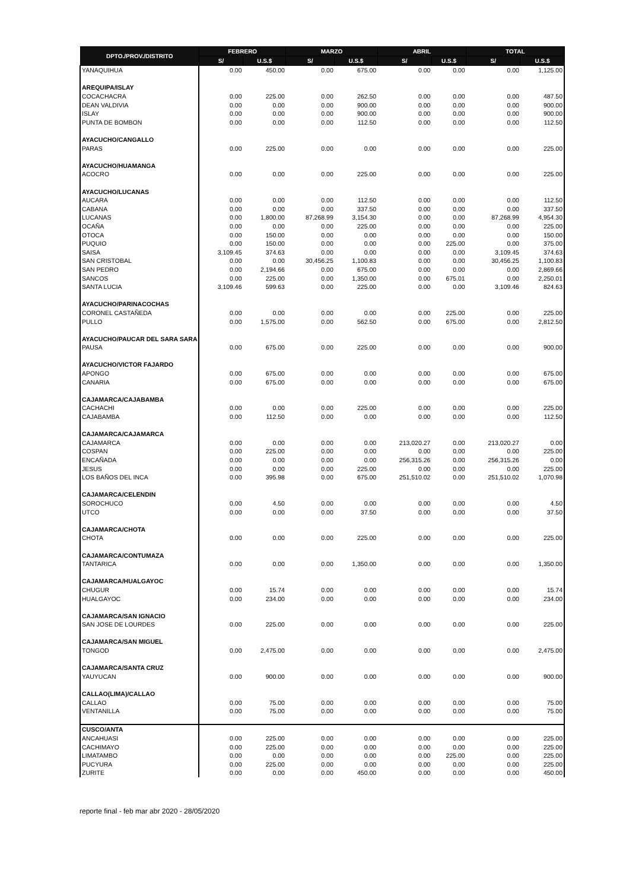| DPTO./PROV./DISTRITO | FEBRERO | | MARZO | | ABRIL | | TOTAL | |
| --- | --- | --- | --- | --- | --- | --- | --- | --- |
| | S/ | U.S.$ | S/ | U.S.$ | S/ | U.S.$ | S/ | U.S.$ |
| YANAQUIHUA | 0.00 | 450.00 | 0.00 | 675.00 | 0.00 | 0.00 | 0.00 | 1,125.00 |
| AREQUIPA/ISLAY | | | | | | | | |
| COCACHACRA | 0.00 | 225.00 | 0.00 | 262.50 | 0.00 | 0.00 | 0.00 | 487.50 |
| DEAN VALDIVIA | 0.00 | 0.00 | 0.00 | 900.00 | 0.00 | 0.00 | 0.00 | 900.00 |
| ISLAY | 0.00 | 0.00 | 0.00 | 900.00 | 0.00 | 0.00 | 0.00 | 900.00 |
| PUNTA DE BOMBON | 0.00 | 0.00 | 0.00 | 112.50 | 0.00 | 0.00 | 0.00 | 112.50 |
| AYACUCHO/CANGALLO | | | | | | | | |
| PARAS | 0.00 | 225.00 | 0.00 | 0.00 | 0.00 | 0.00 | 0.00 | 225.00 |
| AYACUCHO/HUAMANGA | | | | | | | | |
| ACOCRO | 0.00 | 0.00 | 0.00 | 225.00 | 0.00 | 0.00 | 0.00 | 225.00 |
| AYACUCHO/LUCANAS | | | | | | | | |
| AUCARA | 0.00 | 0.00 | 0.00 | 112.50 | 0.00 | 0.00 | 0.00 | 112.50 |
| CABANA | 0.00 | 0.00 | 0.00 | 337.50 | 0.00 | 0.00 | 0.00 | 337.50 |
| LUCANAS | 0.00 | 1,800.00 | 87,268.99 | 3,154.30 | 0.00 | 0.00 | 87,268.99 | 4,954.30 |
| OCAÑA | 0.00 | 0.00 | 0.00 | 225.00 | 0.00 | 0.00 | 0.00 | 225.00 |
| OTOCA | 0.00 | 150.00 | 0.00 | 0.00 | 0.00 | 0.00 | 0.00 | 150.00 |
| PUQUIO | 0.00 | 150.00 | 0.00 | 0.00 | 0.00 | 225.00 | 0.00 | 375.00 |
| SAISA | 3,109.45 | 374.63 | 0.00 | 0.00 | 0.00 | 0.00 | 3,109.45 | 374.63 |
| SAN CRISTOBAL | 0.00 | 0.00 | 30,456.25 | 1,100.83 | 0.00 | 0.00 | 30,456.25 | 1,100.83 |
| SAN PEDRO | 0.00 | 2,194.66 | 0.00 | 675.00 | 0.00 | 0.00 | 0.00 | 2,869.66 |
| SANCOS | 0.00 | 225.00 | 0.00 | 1,350.00 | 0.00 | 675.01 | 0.00 | 2,250.01 |
| SANTA LUCIA | 3,109.46 | 599.63 | 0.00 | 225.00 | 0.00 | 0.00 | 3,109.46 | 824.63 |
| AYACUCHO/PARINACOCHAS | | | | | | | | |
| CORONEL CASTAÑEDA | 0.00 | 0.00 | 0.00 | 0.00 | 0.00 | 225.00 | 0.00 | 225.00 |
| PULLO | 0.00 | 1,575.00 | 0.00 | 562.50 | 0.00 | 675.00 | 0.00 | 2,812.50 |
| AYACUCHO/PAUCAR DEL SARA SARA | | | | | | | | |
| PAUSA | 0.00 | 675.00 | 0.00 | 225.00 | 0.00 | 0.00 | 0.00 | 900.00 |
| AYACUCHO/VICTOR FAJARDO | | | | | | | | |
| APONGO | 0.00 | 675.00 | 0.00 | 0.00 | 0.00 | 0.00 | 0.00 | 675.00 |
| CANARIA | 0.00 | 675.00 | 0.00 | 0.00 | 0.00 | 0.00 | 0.00 | 675.00 |
| CAJAMARCA/CAJABAMBA | | | | | | | | |
| CACHACHI | 0.00 | 0.00 | 0.00 | 225.00 | 0.00 | 0.00 | 0.00 | 225.00 |
| CAJABAMBA | 0.00 | 112.50 | 0.00 | 0.00 | 0.00 | 0.00 | 0.00 | 112.50 |
| CAJAMARCA/CAJAMARCA | | | | | | | | |
| CAJAMARCA | 0.00 | 0.00 | 0.00 | 0.00 | 213,020.27 | 0.00 | 213,020.27 | 0.00 |
| COSPAN | 0.00 | 225.00 | 0.00 | 0.00 | 0.00 | 0.00 | 0.00 | 225.00 |
| ENCAÑADA | 0.00 | 0.00 | 0.00 | 0.00 | 256,315.26 | 0.00 | 256,315.26 | 0.00 |
| JESUS | 0.00 | 0.00 | 0.00 | 225.00 | 0.00 | 0.00 | 0.00 | 225.00 |
| LOS BAÑOS DEL INCA | 0.00 | 395.98 | 0.00 | 675.00 | 251,510.02 | 0.00 | 251,510.02 | 1,070.98 |
| CAJAMARCA/CELENDIN | | | | | | | | |
| SOROCHUCO | 0.00 | 4.50 | 0.00 | 0.00 | 0.00 | 0.00 | 0.00 | 4.50 |
| UTCO | 0.00 | 0.00 | 0.00 | 37.50 | 0.00 | 0.00 | 0.00 | 37.50 |
| CAJAMARCA/CHOTA | | | | | | | | |
| CHOTA | 0.00 | 0.00 | 0.00 | 225.00 | 0.00 | 0.00 | 0.00 | 225.00 |
| CAJAMARCA/CONTUMAZA | | | | | | | | |
| TANTARICA | 0.00 | 0.00 | 0.00 | 1,350.00 | 0.00 | 0.00 | 0.00 | 1,350.00 |
| CAJAMARCA/HUALGAYOC | | | | | | | | |
| CHUGUR | 0.00 | 15.74 | 0.00 | 0.00 | 0.00 | 0.00 | 0.00 | 15.74 |
| HUALGAYOC | 0.00 | 234.00 | 0.00 | 0.00 | 0.00 | 0.00 | 0.00 | 234.00 |
| CAJAMARCA/SAN IGNACIO | | | | | | | | |
| SAN JOSE DE LOURDES | 0.00 | 225.00 | 0.00 | 0.00 | 0.00 | 0.00 | 0.00 | 225.00 |
| CAJAMARCA/SAN MIGUEL | | | | | | | | |
| TONGOD | 0.00 | 2,475.00 | 0.00 | 0.00 | 0.00 | 0.00 | 0.00 | 2,475.00 |
| CAJAMARCA/SANTA CRUZ | | | | | | | | |
| YAUYUCAN | 0.00 | 900.00 | 0.00 | 0.00 | 0.00 | 0.00 | 0.00 | 900.00 |
| CALLAO(LIMA)/CALLAO | | | | | | | | |
| CALLAO | 0.00 | 75.00 | 0.00 | 0.00 | 0.00 | 0.00 | 0.00 | 75.00 |
| VENTANILLA | 0.00 | 75.00 | 0.00 | 0.00 | 0.00 | 0.00 | 0.00 | 75.00 |
| CUSCO/ANTA | | | | | | | | |
| ANCAHUASI | 0.00 | 225.00 | 0.00 | 0.00 | 0.00 | 0.00 | 0.00 | 225.00 |
| CACHIMAYO | 0.00 | 225.00 | 0.00 | 0.00 | 0.00 | 0.00 | 0.00 | 225.00 |
| LIMATAMBO | 0.00 | 0.00 | 0.00 | 0.00 | 0.00 | 225.00 | 0.00 | 225.00 |
| PUCYURA | 0.00 | 225.00 | 0.00 | 0.00 | 0.00 | 0.00 | 0.00 | 225.00 |
| ZURITE | 0.00 | 0.00 | 0.00 | 450.00 | 0.00 | 0.00 | 0.00 | 450.00 |
reporte final - feb mar abr 2020 - 28/05/2020